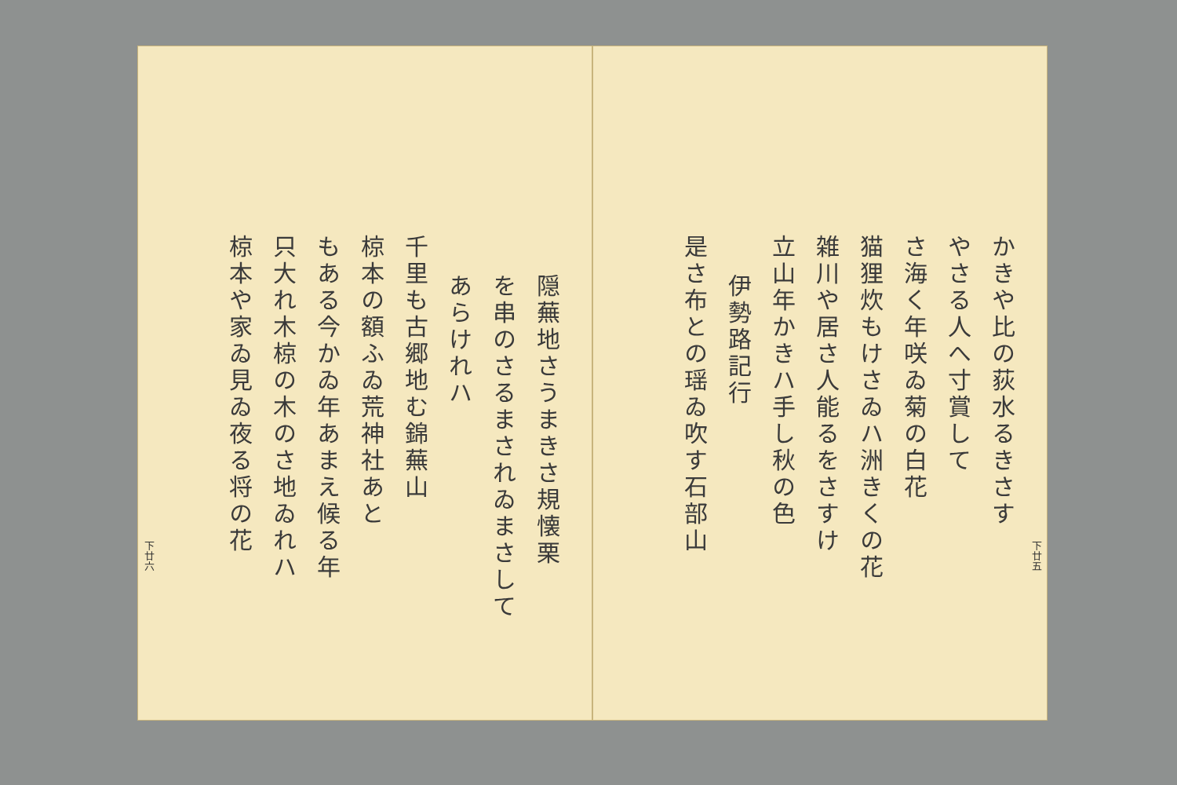隠蕪地さうまきさ規懐栗
を串のさるまされゐまさして
あらけれハ
千里も古郷地む錦蕪山
椋本の額ふゐ荒神社あと
もある今かゐ年あまえ候る年
只大れ木椋の木のさ地ゐれハ
椋本や家ゐ見ゐ夜る将の花
下廿六
かきや比の荻水るきさす
やさる人へ寸賞して
さ海く年咲ゐ菊の白花
猫狸炊もけさゐハ洲きくの花
雑川や居さ人能るをさすけ
立山年かきハ手し秋の色
伊勢路記行
是さ布との瑶ゐ吹す石部山
下廿五